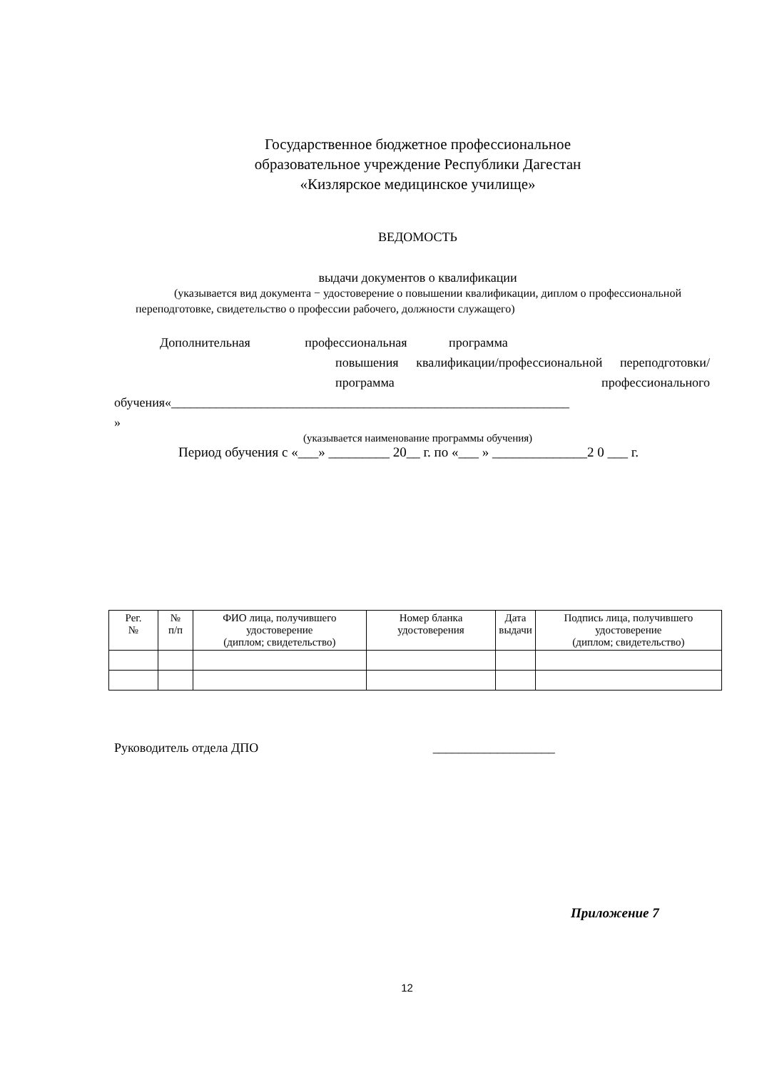Государственное бюджетное профессиональное
образовательное учреждение Республики Дагестан
«Кизлярское медицинское училище»
ВЕДОМОСТЬ
выдачи документов о квалификации
(указывается вид документа − удостоверение о повышении квалификации, диплом о профессиональной переподготовке, свидетельство о профессии рабочего, должности служащего)
Дополнительная профессиональная программа
повышения квалификации/профессиональной переподготовки/ программа профессионального
обучения«______________________________________________________________
»
(указывается наименование программы обучения)
Период обучения с «___» _________ 20__ г. по «___ » ______________2 0 ___ г.
| Рег. № | № п/п | ФИО лица, получившего удостоверение (диплом; свидетельство) | Номер бланка удостоверения | Дата выдачи | Подпись лица, получившего удостоверение (диплом; свидетельство) |
| --- | --- | --- | --- | --- | --- |
Руководитель отдела ДПО ___________________
Приложение 7
12